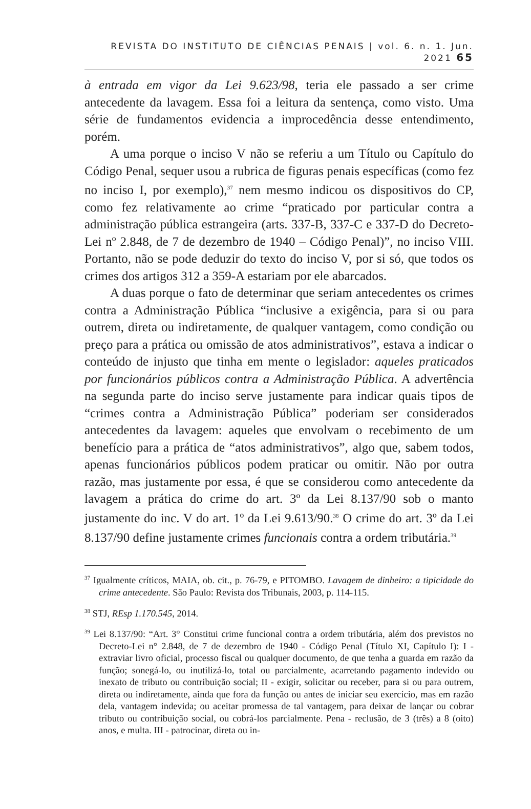REVISTA DO INSTITUTO DE CIÊNCIAS PENAIS | vol. 6. n. 1. Jun. 2021 65
à entrada em vigor da Lei 9.623/98, teria ele passado a ser crime antecedente da lavagem. Essa foi a leitura da sentença, como visto. Uma série de fundamentos evidencia a improcedência desse entendimento, porém.
A uma porque o inciso V não se referiu a um Título ou Capítulo do Código Penal, sequer usou a rubrica de figuras penais específicas (como fez no inciso I, por exemplo),<sup>37</sup> nem mesmo indicou os dispositivos do CP, como fez relativamente ao crime “praticado por particular contra a administração pública estrangeira (arts. 337-B, 337-C e 337-D do Decreto-Lei nº 2.848, de 7 de dezembro de 1940 – Código Penal)”, no inciso VIII. Portanto, não se pode deduzir do texto do inciso V, por si só, que todos os crimes dos artigos 312 a 359-A estariam por ele abarcados.
A duas porque o fato de determinar que seriam antecedentes os crimes contra a Administração Pública “inclusive a exigência, para si ou para outrem, direta ou indiretamente, de qualquer vantagem, como condição ou preço para a prática ou omissão de atos administrativos”, estava a indicar o conteúdo de injusto que tinha em mente o legislador: aqueles praticados por funcionários públicos contra a Administração Pública. A advertência na segunda parte do inciso serve justamente para indicar quais tipos de “crimes contra a Administração Pública” poderiam ser considerados antecedentes da lavagem: aqueles que envolvam o recebimento de um benefício para a prática de “atos administrativos”, algo que, sabem todos, apenas funcionários públicos podem praticar ou omitir. Não por outra razão, mas justamente por essa, é que se considerou como antecedente da lavagem a prática do crime do art. 3º da Lei 8.137/90 sob o manto justamente do inc. V do art. 1º da Lei 9.613/90.<sup>38</sup> O crime do art. 3º da Lei 8.137/90 define justamente crimes funcionais contra a ordem tributária.<sup>39</sup>
<sup>37</sup> Igualmente críticos, MAIA, ob. cit., p. 76-79, e PITOMBO. Lavagem de dinheiro: a tipicidade do crime antecedente. São Paulo: Revista dos Tribunais, 2003, p. 114-115.
<sup>38</sup> STJ, REsp 1.170.545, 2014.
<sup>39</sup> Lei 8.137/90: “Art. 3° Constitui crime funcional contra a ordem tributária, além dos previstos no Decreto-Lei n° 2.848, de 7 de dezembro de 1940 - Código Penal (Título XI, Capítulo I): I - extraviar livro oficial, processo fiscal ou qualquer documento, de que tenha a guarda em razão da função; sonegá-lo, ou inutilizá-lo, total ou parcialmente, acarretando pagamento indevido ou inexato de tributo ou contribuição social; II - exigir, solicitar ou receber, para si ou para outrem, direta ou indiretamente, ainda que fora da função ou antes de iniciar seu exercício, mas em razão dela, vantagem indevida; ou aceitar promessa de tal vantagem, para deixar de lançar ou cobrar tributo ou contribuição social, ou cobrá-los parcialmente. Pena - reclusão, de 3 (três) a 8 (oito) anos, e multa. III - patrocinar, direta ou in-